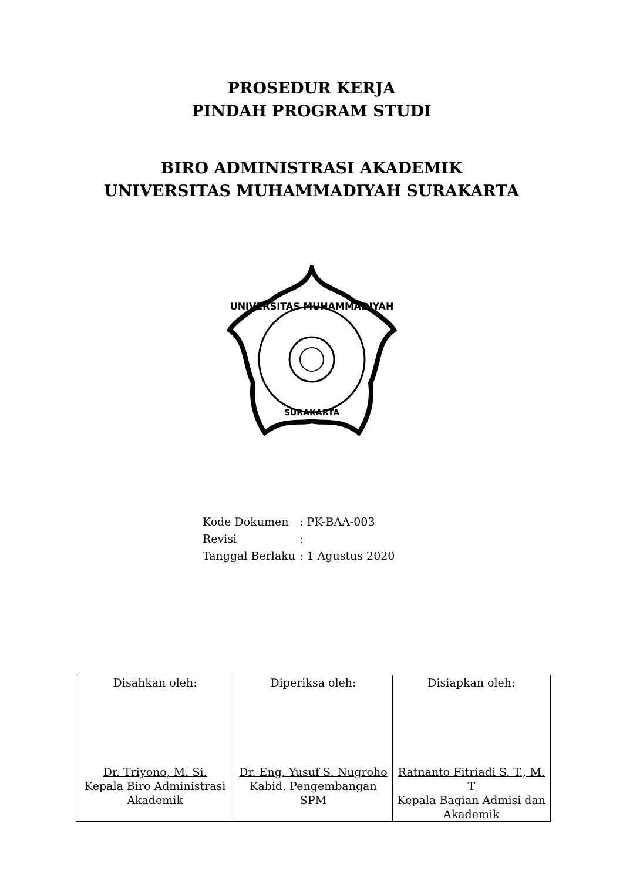PROSEDUR KERJA
PINDAH PROGRAM STUDI
BIRO ADMINISTRASI AKADEMIK
UNIVERSITAS MUHAMMADIYAH SURAKARTA
UNIVERSITAS MUHAMMADIYAH
SURAKARTA
| Kode Dokumen | : PK-BAA-003 |
| Revisi | : |
| Tanggal Berlaku | : 1 Agustus 2020 |
| Disahkan oleh: Dr. Triyono, M. Si. Kepala Biro Administrasi Akademik | Diperiksa oleh: Dr. Eng. Yusuf S. Nugroho Kabid. Pengembangan SPM | Disiapkan oleh: Ratnanto Fitriadi S. T., M. T Kepala Bagian Admisi dan Akademik |